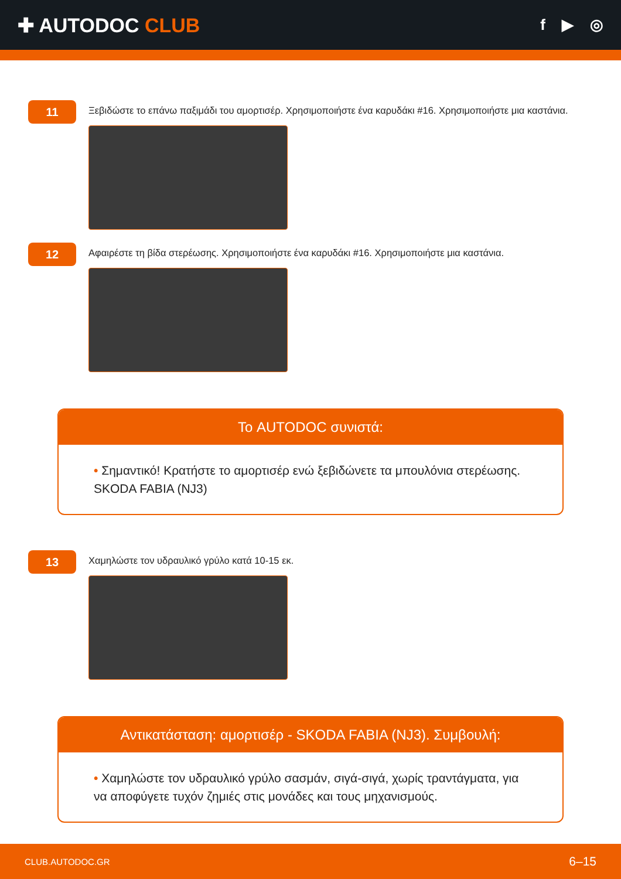✚ AUTODOC CLUB
f ▶ ◎
11
Ξεβιδώστε το επάνω παξιμάδι του αμορτισέρ. Χρησιμοποιήστε ένα καρυδάκι #16. Χρησιμοποιήστε μια καστάνια.
12
Αφαιρέστε τη βίδα στερέωσης. Χρησιμοποιήστε ένα καρυδάκι #16. Χρησιμοποιήστε μια καστάνια.
Το AUTODOC συνιστά:
• Σημαντικό! Κρατήστε το αμορτισέρ ενώ ξεβιδώνετε τα μπουλόνια στερέωσης. SKODA FABIA (NJ3)
13
Χαμηλώστε τον υδραυλικό γρύλο κατά 10-15 εκ.
Αντικατάσταση: αμορτισέρ - SKODA FABIA (NJ3). Συμβουλή:
• Χαμηλώστε τον υδραυλικό γρύλο σασμάν, σιγά-σιγά, χωρίς τραντάγματα, για να αποφύγετε τυχόν ζημιές στις μονάδες και τους μηχανισμούς.
CLUB.AUTODOC.GR 6–15